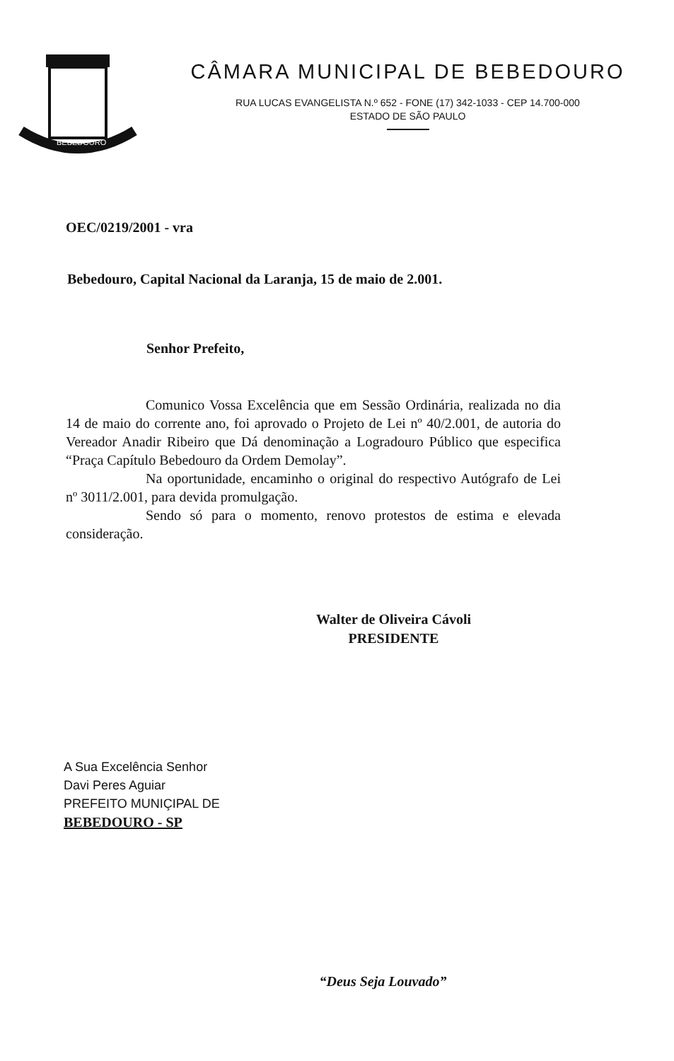BEBEDOURO
CÂMARA MUNICIPAL DE BEBEDOURO
RUA LUCAS EVANGELISTA N.º 652 - FONE (17) 342-1033 - CEP 14.700-000
ESTADO DE SÃO PAULO
OEC/0219/2001 - vra
Bebedouro, Capital Nacional da Laranja, 15 de maio de 2.001.
Senhor Prefeito,
Comunico Vossa Excelência que em Sessão Ordinária, realizada no dia 14 de maio do corrente ano, foi aprovado o Projeto de Lei nº 40/2.001, de autoria do Vereador Anadir Ribeiro que Dá denominação a Logradouro Público que especifica “Praça Capítulo Bebedouro da Ordem Demolay”.
Na oportunidade, encaminho o original do respectivo Autógrafo de Lei nº 3011/2.001, para devida promulgação.
Sendo só para o momento, renovo protestos de estima e elevada consideração.
Walter de Oliveira Cávoli
PRESIDENTE
A Sua Excelência Senhor
Davi Peres Aguiar
PREFEITO MUNIÇIPAL DE
BEBEDOURO - SP
“Deus Seja Louvado”